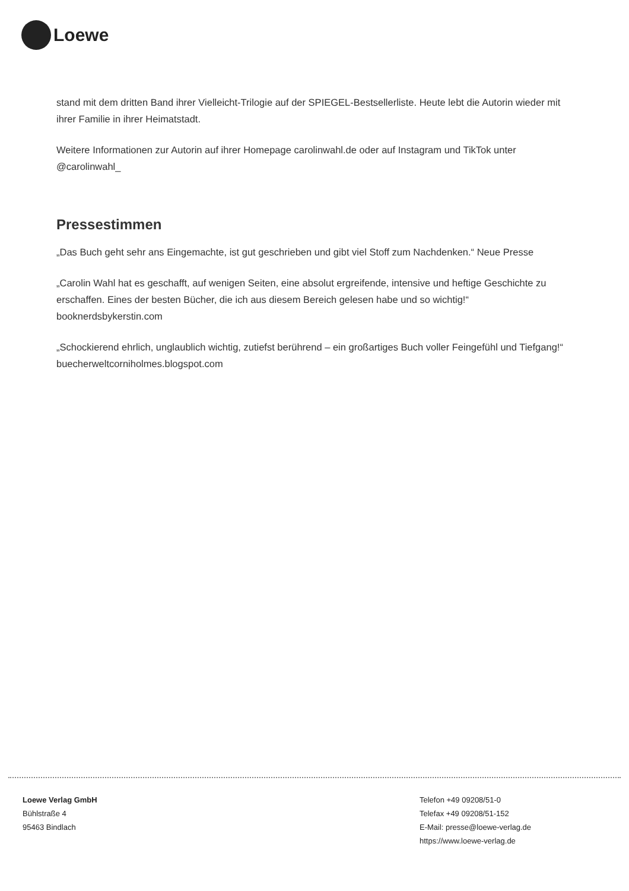Loewe
stand mit dem dritten Band ihrer Vielleicht-Trilogie auf der SPIEGEL-Bestsellerliste. Heute lebt die Autorin wieder mit ihrer Familie in ihrer Heimatstadt.
Weitere Informationen zur Autorin auf ihrer Homepage carolinwahl.de oder auf Instagram und TikTok unter @carolinwahl_
Pressestimmen
„Das Buch geht sehr ans Eingemachte, ist gut geschrieben und gibt viel Stoff zum Nachdenken.“ Neue Presse
„Carolin Wahl hat es geschafft, auf wenigen Seiten, eine absolut ergreifende, intensive und heftige Geschichte zu erschaffen. Eines der besten Bücher, die ich aus diesem Bereich gelesen habe und so wichtig!“ booknerdsbykerstin.com
„Schockierend ehrlich, unglaublich wichtig, zutiefst berührend – ein großartiges Buch voller Feingefühl und Tiefgang!“ buecherweltcorniholmes.blogspot.com
Loewe Verlag GmbH
Bühlstraße 4
95463 Bindlach
Telefon +49 09208/51-0
Telefax +49 09208/51-152
E-Mail: presse@loewe-verlag.de
https://www.loewe-verlag.de